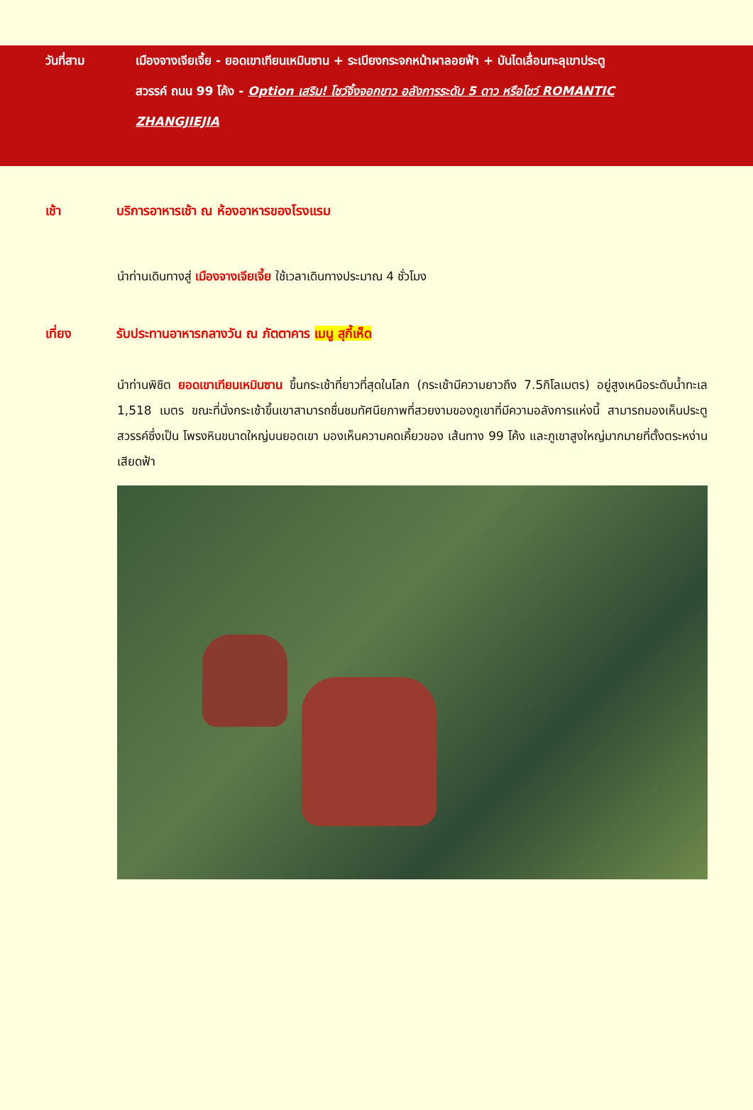วันที่สาม เมืองจางเจียเจี้ย - ยอดเขาเทียนเหมินซาน + ระเบียงกระจกหน้าผาลอยฟ้า + บันไดเลื่อนทะลุเขาประตู
สวรรค์ ถนน 99 โค้ง - Option เสริม! โชว์จิ้งจอกขาว อลังการระดับ 5 ดาว หรือโชว์ ROMANTIC
ZHANGJIEJIA
เช้า บริการอาหารเช้า ณ ห้องอาหารของโรงแรม
นำท่านเดินทางสู่ เมืองจางเจียเจี้ย ใช้เวลาเดินทางประมาณ 4 ชั่วโมง
เที่ยง รับประทานอาหารกลางวัน ณ ภัตตาคาร เมนู สุกี้เห็ด
นำท่านพิชิต ยอดเขาเทียนเหมินซาน ขึ้นกระเช้าที่ยาวที่สุดในโลก (กระเช้ามีความยาวถึง 7.5กิโลเมตร) อยู่สูงเหนือระดับน้ำทะเล 1,518 เมตร ขณะที่นั่งกระเช้าขึ้นเขาสามารถชื่นชมทัศนียภาพที่สวยงามของภูเขาที่มีความอลังการแห่งนี้ สามารถมองเห็นประตูสวรรค์ซึ่งเป็น โพรงหินขนาดใหญ่บนยอดเขา มองเห็นความคดเคี้ยวของ เส้นทาง 99 โค้ง และภูเขาสูงใหญ่มากมายที่ตั้งตระหง่านเสียดฟ้า